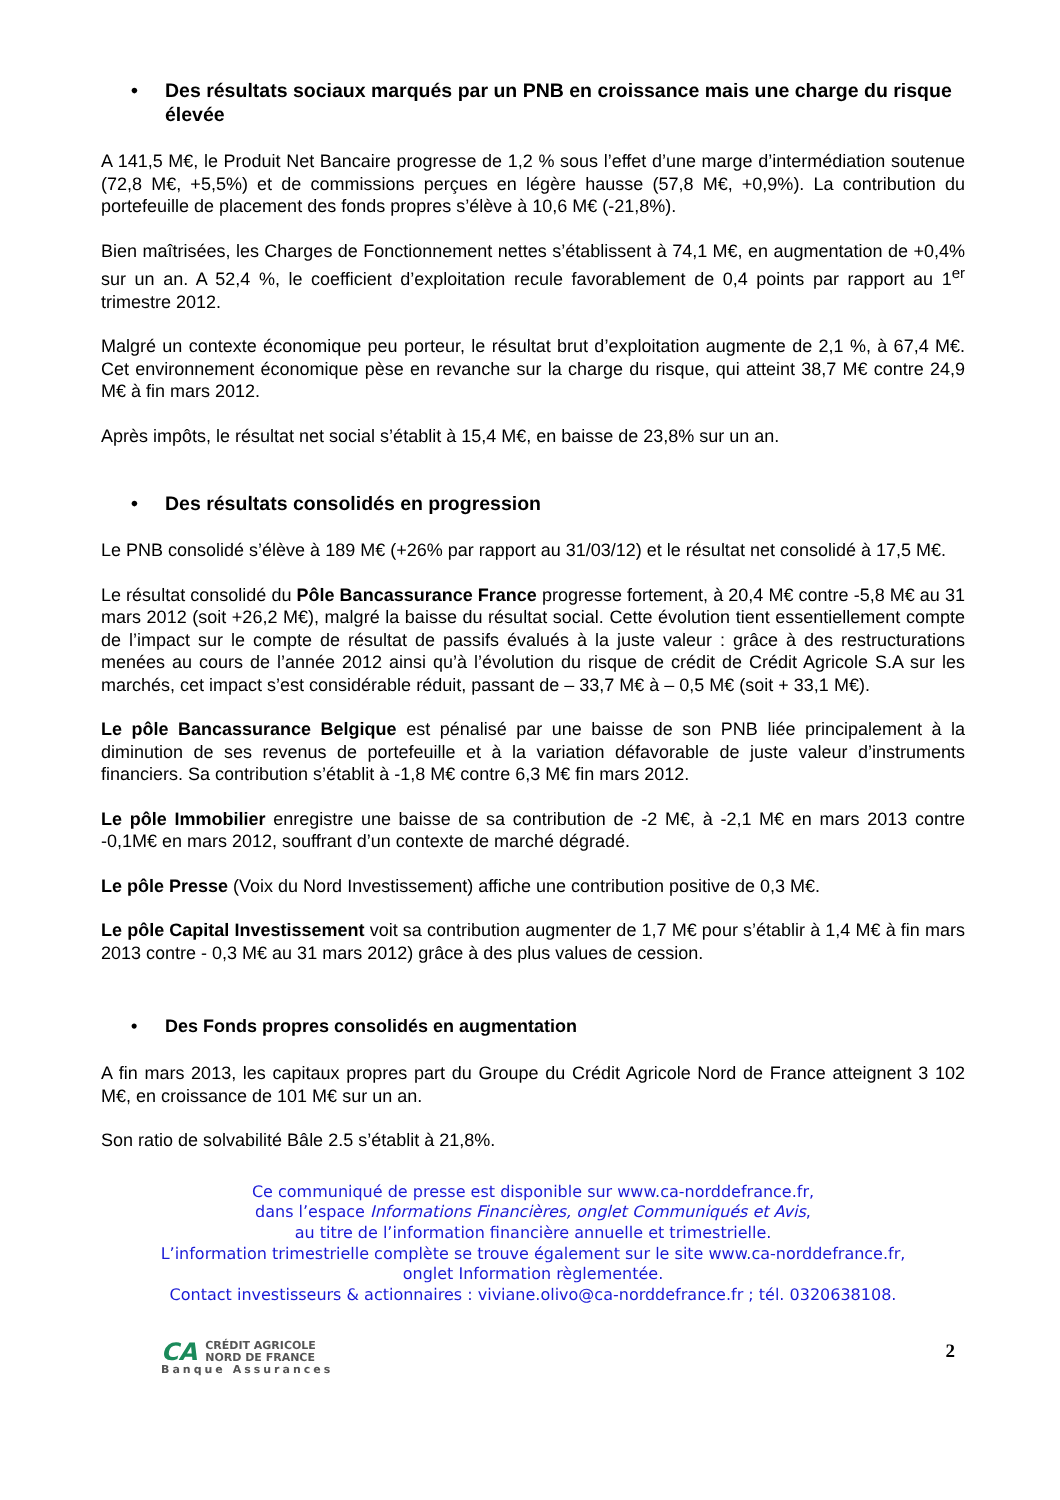• Des résultats sociaux marqués par un PNB en croissance mais une charge du risque élevée
A 141,5 M€, le Produit Net Bancaire progresse de 1,2 % sous l’effet d’une marge d’intermédiation soutenue (72,8 M€, +5,5%) et de commissions perçues en légère hausse (57,8 M€, +0,9%). La contribution du portefeuille de placement des fonds propres s’élève à 10,6 M€ (-21,8%).
Bien maîtrisées, les Charges de Fonctionnement nettes s’établissent à 74,1 M€, en augmentation de +0,4% sur un an. A 52,4 %, le coefficient d’exploitation recule favorablement de 0,4 points par rapport au 1<sup>er</sup> trimestre 2012.
Malgré un contexte économique peu porteur, le résultat brut d’exploitation augmente de 2,1 %, à 67,4 M€. Cet environnement économique pèse en revanche sur la charge du risque, qui atteint 38,7 M€ contre 24,9 M€ à fin mars 2012.
Après impôts, le résultat net social s’établit à 15,4 M€, en baisse de 23,8% sur un an.
• Des résultats consolidés en progression
Le PNB consolidé s’élève à 189 M€ (+26% par rapport au 31/03/12) et le résultat net consolidé à 17,5 M€.
Le résultat consolidé du Pôle Bancassurance France progresse fortement, à 20,4 M€ contre -5,8 M€ au 31 mars 2012 (soit +26,2 M€), malgré la baisse du résultat social. Cette évolution tient essentiellement compte de l’impact sur le compte de résultat de passifs évalués à la juste valeur : grâce à des restructurations menées au cours de l’année 2012 ainsi qu’à l’évolution du risque de crédit de Crédit Agricole S.A sur les marchés, cet impact s’est considérable réduit, passant de – 33,7 M€ à – 0,5 M€ (soit + 33,1 M€).
Le pôle Bancassurance Belgique est pénalisé par une baisse de son PNB liée principalement à la diminution de ses revenus de portefeuille et à la variation défavorable de juste valeur d’instruments financiers. Sa contribution s’établit à -1,8 M€ contre 6,3 M€ fin mars 2012.
Le pôle Immobilier enregistre une baisse de sa contribution de -2 M€, à -2,1 M€ en mars 2013 contre -0,1M€ en mars 2012, souffrant d’un contexte de marché dégradé.
Le pôle Presse (Voix du Nord Investissement) affiche une contribution positive de 0,3 M€.
Le pôle Capital Investissement voit sa contribution augmenter de 1,7 M€ pour s’établir à 1,4 M€ à fin mars 2013 contre - 0,3 M€ au 31 mars 2012) grâce à des plus values de cession.
• Des Fonds propres consolidés en augmentation
A fin mars 2013, les capitaux propres part du Groupe du Crédit Agricole Nord de France atteignent 3 102 M€, en croissance de 101 M€ sur un an.
Son ratio de solvabilité Bâle 2.5 s’établit à 21,8%.
Ce communiqué de presse est disponible sur www.ca-norddefrance.fr,
dans l’espace Informations Financières, onglet Communiqués et Avis,
au titre de l’information financière annuelle et trimestrielle.
L’information trimestrielle complète se trouve également sur le site www.ca-norddefrance.fr,
onglet Information règlementée.
Contact investisseurs & actionnaires : viviane.olivo@ca-norddefrance.fr ; tél. 0320638108.
CA CRÉDIT AGRICOLE
NORD DE FRANCE
Banque Assurances
2